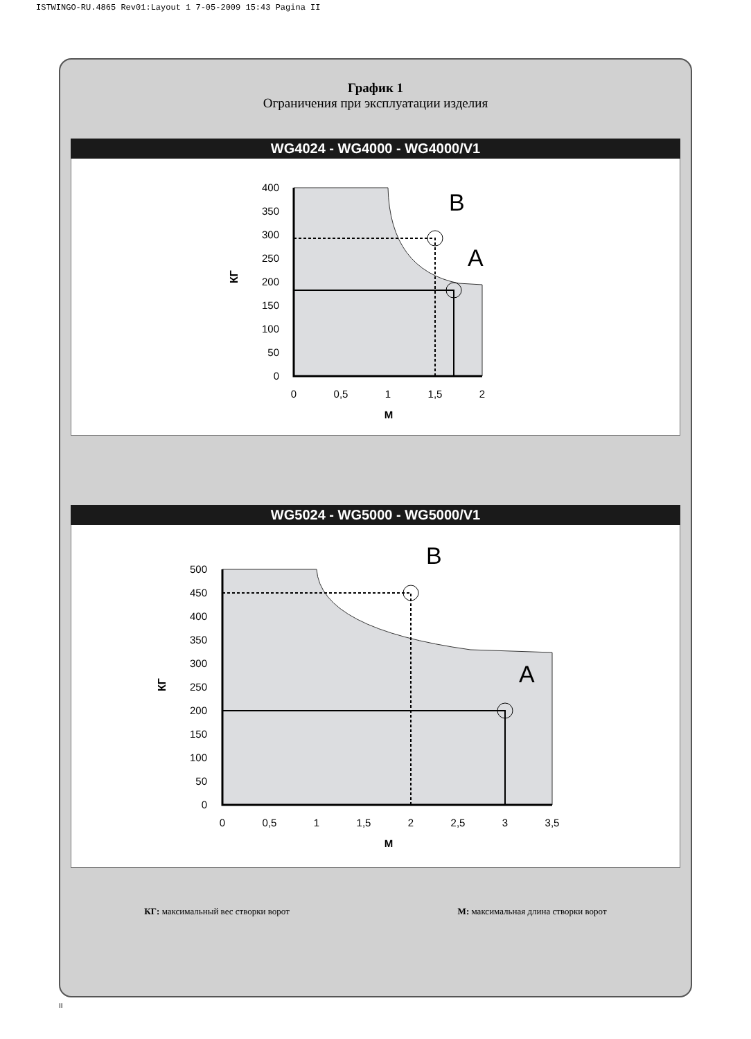ISTWINGO-RU.4865 Rev01:Layout 1 7-05-2009 15:43 Pagina II
График 1
Ограничения при эксплуатации изделия
WG4024 - WG4000 - WG4000/V1
400
350
300
250
200
150
100
50
0
0
0,5
1
1,5
2
М
КГ
B
A
WG5024 - WG5000 - WG5000/V1
500
450
400
350
300
250
200
150
100
50
0
0
0,5
1
1,5
2
2,5
3
3,5
М
КГ
B
A
КГ: максимальный вес створки ворот
М: максимальная длина створки ворот
II